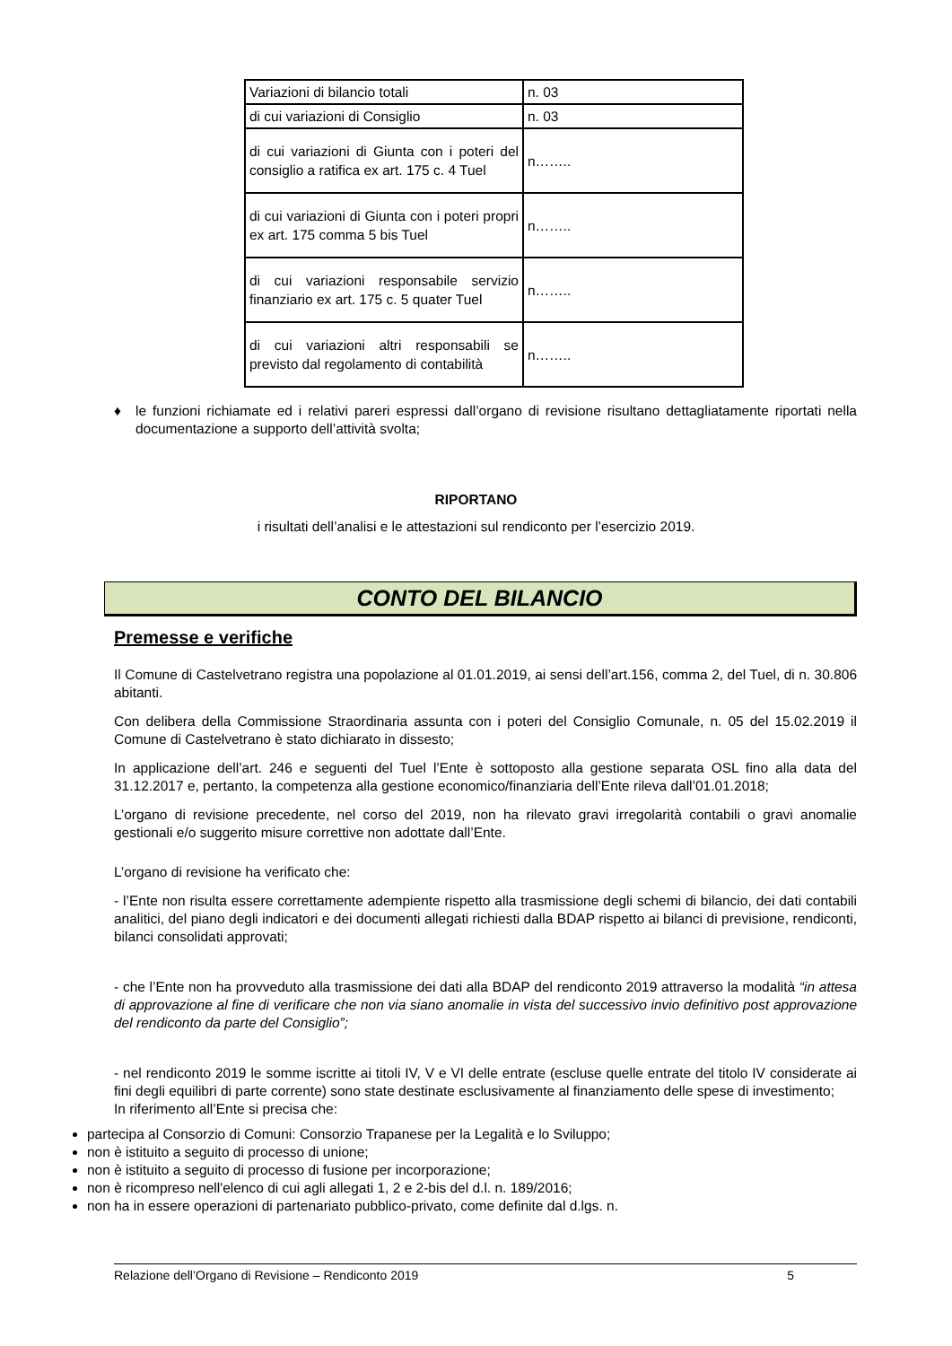| Variazioni di bilancio totali | n. 03 |
| di cui variazioni di Consiglio | n. 03 |
| di cui variazioni di Giunta con i poteri del consiglio a ratifica ex art. 175 c. 4 Tuel | n…….. |
| di cui variazioni di Giunta con i poteri propri ex art. 175 comma 5 bis Tuel | n…….. |
| di cui variazioni responsabile servizio finanziario ex art. 175 c. 5 quater Tuel | n…….. |
| di cui variazioni altri responsabili se previsto dal regolamento di contabilità | n…….. |
♦ le funzioni richiamate ed i relativi pareri espressi dall’organo di revisione risultano dettagliatamente riportati nella documentazione a supporto dell’attività svolta;
RIPORTANO
i risultati dell’analisi e le attestazioni sul rendiconto per l’esercizio 2019.
CONTO DEL BILANCIO
Premesse e verifiche
Il Comune di Castelvetrano registra una popolazione al 01.01.2019, ai sensi dell’art.156, comma 2, del Tuel, di n. 30.806 abitanti.
Con delibera della Commissione Straordinaria assunta con i poteri del Consiglio Comunale, n. 05 del 15.02.2019 il Comune di Castelvetrano è stato dichiarato in dissesto;
In applicazione dell’art. 246 e seguenti del Tuel l’Ente è sottoposto alla gestione separata OSL fino alla data del 31.12.2017 e, pertanto, la competenza alla gestione economico/finanziaria dell’Ente rileva dall’01.01.2018;
L’organo di revisione precedente, nel corso del 2019, non ha rilevato gravi irregolarità contabili o gravi anomalie gestionali e/o suggerito misure correttive non adottate dall’Ente.
L’organo di revisione ha verificato che:
- l’Ente non risulta essere correttamente adempiente rispetto alla trasmissione degli schemi di bilancio, dei dati contabili analitici, del piano degli indicatori e dei documenti allegati richiesti dalla BDAP rispetto ai bilanci di previsione, rendiconti, bilanci consolidati approvati;
- che l’Ente non ha provveduto alla trasmissione dei dati alla BDAP del rendiconto 2019 attraverso la modalità “in attesa di approvazione al fine di verificare che non via siano anomalie in vista del successivo invio definitivo post approvazione del rendiconto da parte del Consiglio”;
- nel rendiconto 2019 le somme iscritte ai titoli IV, V e VI delle entrate (escluse quelle entrate del titolo IV considerate ai fini degli equilibri di parte corrente) sono state destinate esclusivamente al finanziamento delle spese di investimento;
In riferimento all’Ente si precisa che:
partecipa al Consorzio di Comuni: Consorzio Trapanese per la Legalità e lo Sviluppo;
non è istituito a seguito di processo di unione;
non è istituito a seguito di processo di fusione per incorporazione;
non è ricompreso nell'elenco di cui agli allegati 1, 2 e 2-bis del d.l. n. 189/2016;
non ha in essere operazioni di partenariato pubblico-privato, come definite dal d.lgs. n.
Relazione dell’Organo di Revisione – Rendiconto 2019 5